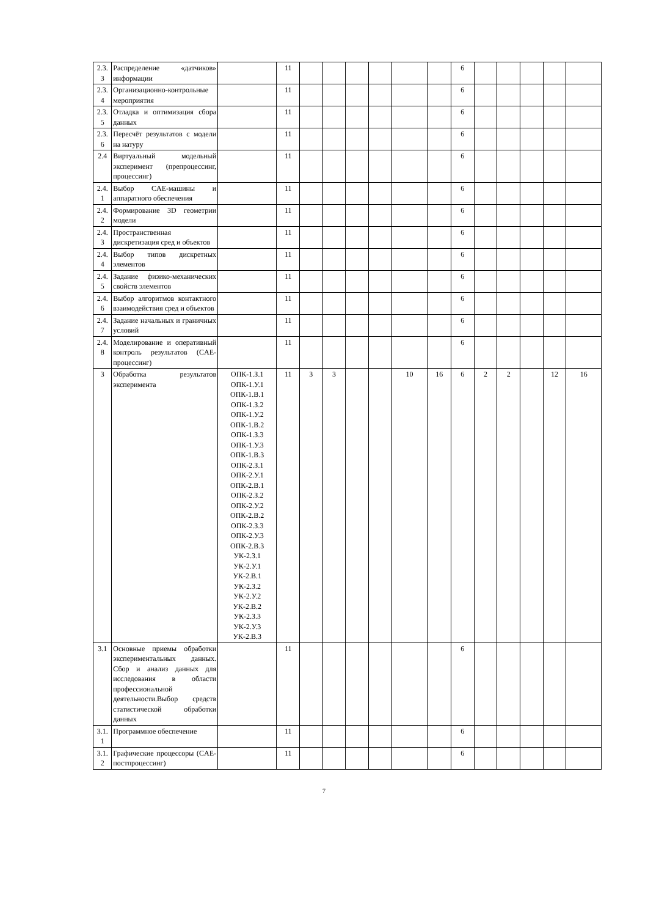| 2.3. 3 | Распределение «датчиков» информации | | 11 | | | | | | | 6 | | | | | |
| 2.3. 4 | Организационно-контрольные мероприятия | | 11 | | | | | | | 6 | | | | | |
| 2.3. 5 | Отладка и оптимизация сбора данных | | 11 | | | | | | | 6 | | | | | |
| 2.3. 6 | Пересчёт результатов с модели на натуру | | 11 | | | | | | | 6 | | | | | |
| 2.4 | Виртуальный модельный эксперимент (препроцессинг, процессинг) | | 11 | | | | | | | 6 | | | | | |
| 2.4. 1 | Выбор CAE-машины и аппаратного обеспечения | | 11 | | | | | | | 6 | | | | | |
| 2.4. 2 | Формирование 3D геометрии модели | | 11 | | | | | | | 6 | | | | | |
| 2.4. 3 | Пространственная дискретизация сред и объектов | | 11 | | | | | | | 6 | | | | | |
| 2.4. 4 | Выбор типов дискретных элементов | | 11 | | | | | | | 6 | | | | | |
| 2.4. 5 | Задание физико-механических свойств элементов | | 11 | | | | | | | 6 | | | | | |
| 2.4. 6 | Выбор алгоритмов контактного взаимодействия сред и объектов | | 11 | | | | | | | 6 | | | | | |
| 2.4. 7 | Задание начальных и граничных условий | | 11 | | | | | | | 6 | | | | | |
| 2.4. 8 | Моделирование и оперативный контроль результатов (CAE-процессинг) | | 11 | | | | | | | 6 | | | | | |
| 3 | Обработка результатов эксперимента | ОПК-1.З.1 ОПК-1.У.1 ОПК-1.В.1 ОПК-1.З.2 ОПК-1.У.2 ОПК-1.В.2 ОПК-1.З.3 ОПК-1.У.3 ОПК-1.В.3 ОПК-2.З.1 ОПК-2.У.1 ОПК-2.В.1 ОПК-2.З.2 ОПК-2.У.2 ОПК-2.В.2 ОПК-2.З.3 ОПК-2.У.3 ОПК-2.В.3 УК-2.З.1 УК-2.У.1 УК-2.В.1 УК-2.З.2 УК-2.У.2 УК-2.В.2 УК-2.З.3 УК-2.У.3 УК-2.В.3 | 11 | 3 | 3 | | | 10 | 16 | 6 | 2 | 2 | | 12 | 16 |
| 3.1 | Основные приемы обработки экспериментальных данных. Сбор и анализ данных для исследования в области профессиональной деятельности.Выбор средств статистической обработки данных | | 11 | | | | | | | 6 | | | | | |
| 3.1. 1 | Программное обеспечение | | 11 | | | | | | | 6 | | | | | |
| 3.1. 2 | Графические процессоры (CAE-постпроцессинг) | | 11 | | | | | | | 6 | | | | | |
7